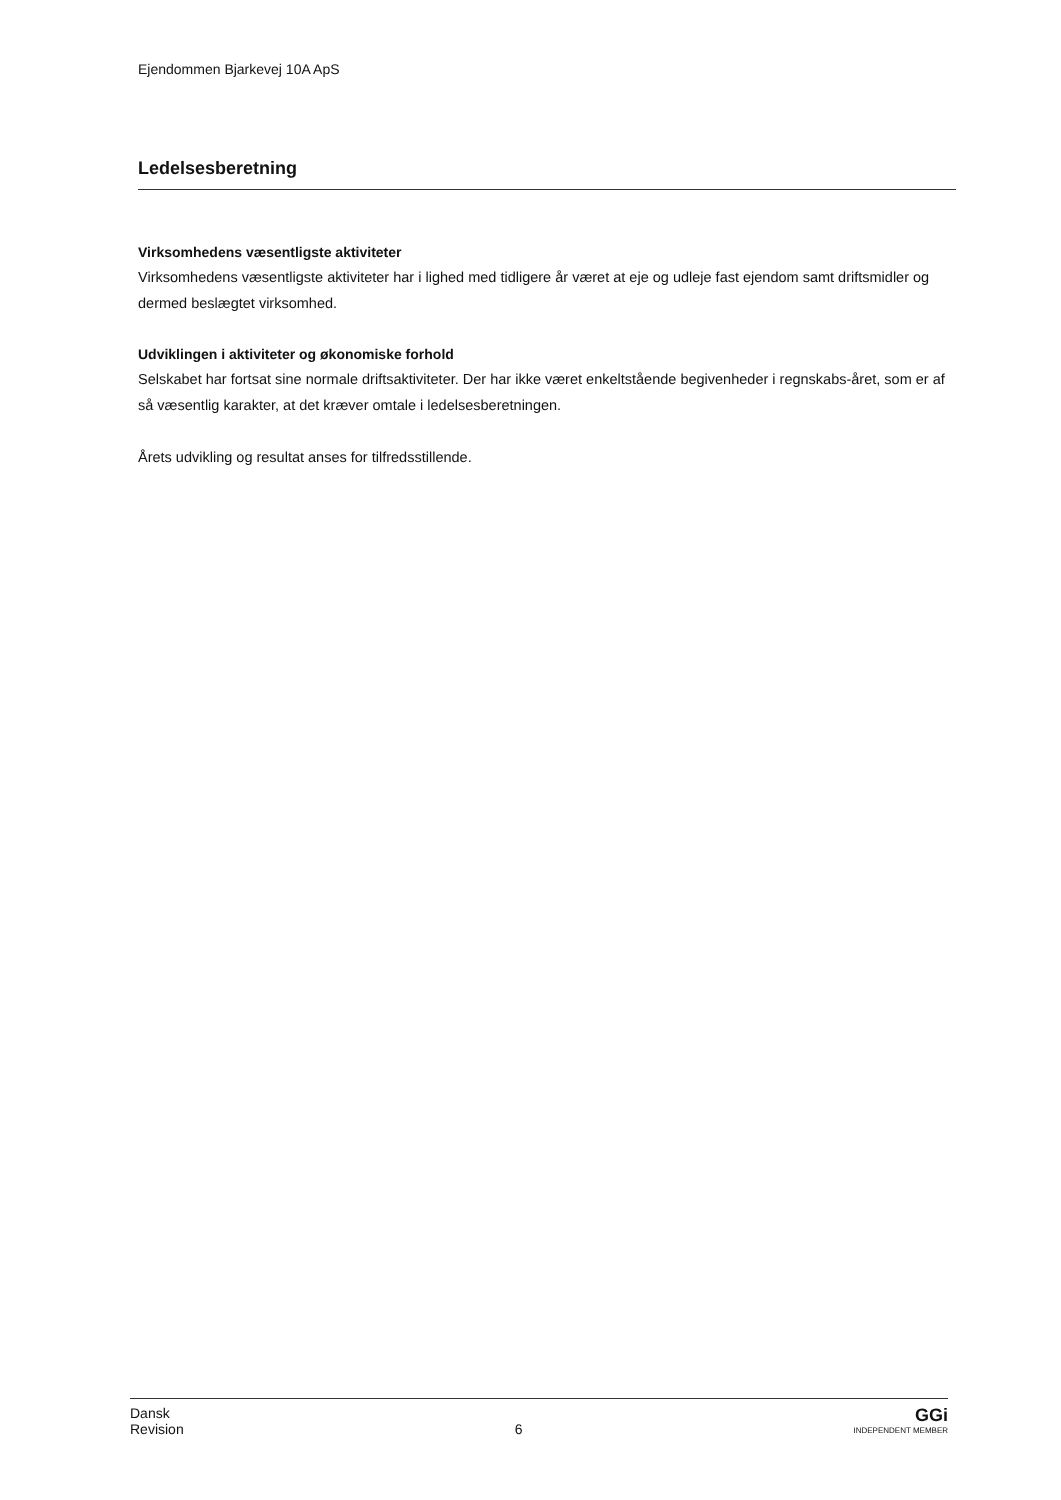Ejendommen Bjarkevej 10A ApS
Ledelsesberetning
Virksomhedens væsentligste aktiviteter
Virksomhedens væsentligste aktiviteter har i lighed med tidligere år været at eje og udleje fast ejendom samt driftsmidler og dermed beslægtet virksomhed.
Udviklingen i aktiviteter og økonomiske forhold
Selskabet har fortsat sine normale driftsaktiviteter. Der har ikke været enkeltstående begivenheder i regnskabs-året, som er af så væsentlig karakter, at det kræver omtale i ledelsesberetningen.
Årets udvikling og resultat anses for tilfredsstillende.
Dansk
Revision
6
GGi
INDEPENDENT MEMBER